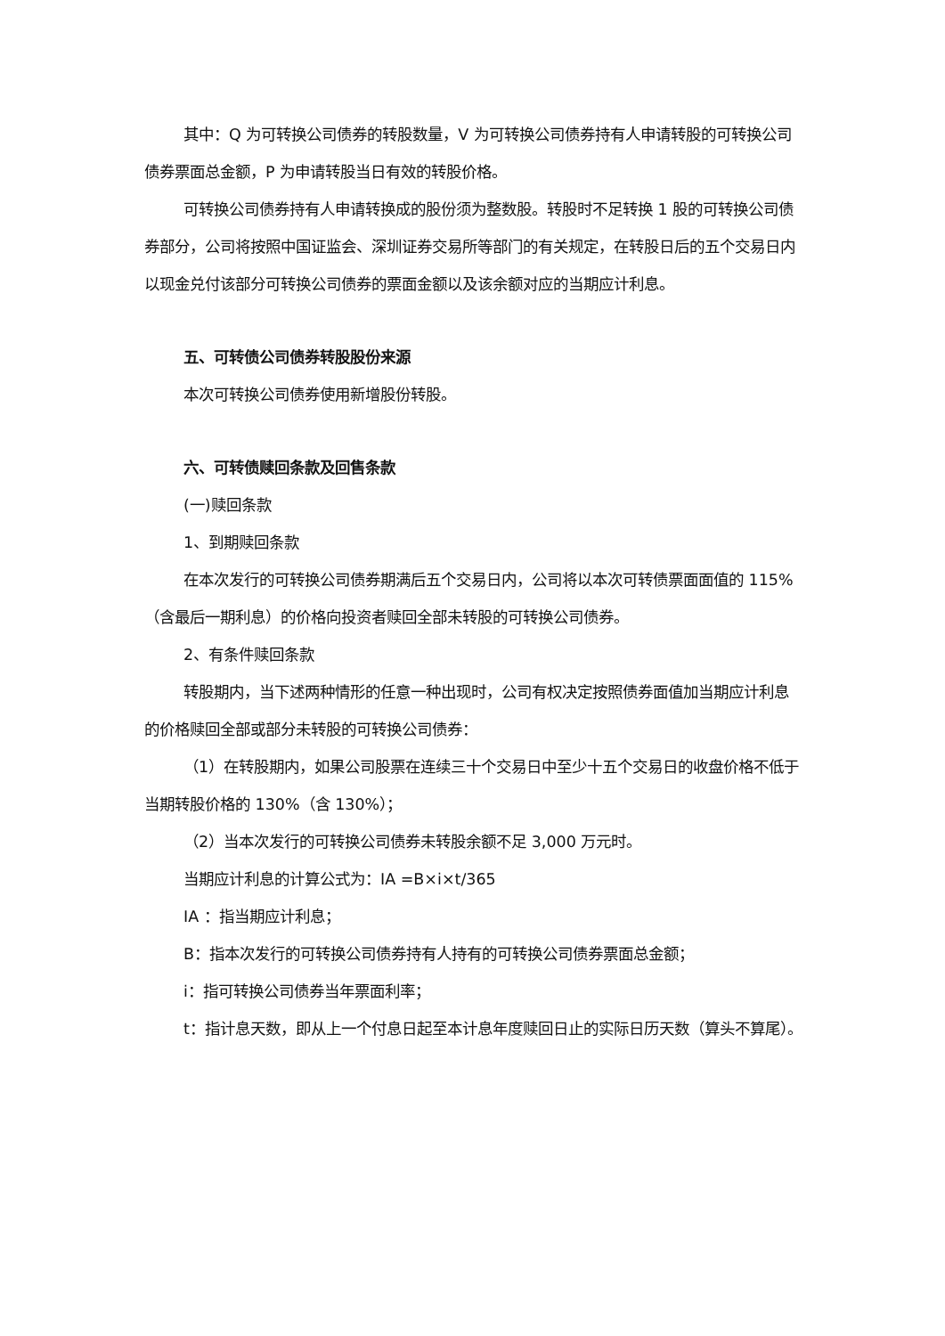其中：Q 为可转换公司债券的转股数量，V 为可转换公司债券持有人申请转股的可转换公司债券票面总金额，P 为申请转股当日有效的转股价格。
可转换公司债券持有人申请转换成的股份须为整数股。转股时不足转换 1 股的可转换公司债券部分，公司将按照中国证监会、深圳证券交易所等部门的有关规定，在转股日后的五个交易日内以现金兑付该部分可转换公司债券的票面金额以及该余额对应的当期应计利息。
五、可转债公司债券转股股份来源
本次可转换公司债券使用新增股份转股。
六、可转债赎回条款及回售条款
(一)赎回条款
1、到期赎回条款
在本次发行的可转换公司债券期满后五个交易日内，公司将以本次可转债票面面值的 115%（含最后一期利息）的价格向投资者赎回全部未转股的可转换公司债券。
2、有条件赎回条款
转股期内，当下述两种情形的任意一种出现时，公司有权决定按照债券面值加当期应计利息的价格赎回全部或部分未转股的可转换公司债券：
（1）在转股期内，如果公司股票在连续三十个交易日中至少十五个交易日的收盘价格不低于当期转股价格的 130%（含 130%）；
（2）当本次发行的可转换公司债券未转股余额不足 3,000 万元时。
当期应计利息的计算公式为：IA =B×i×t/365
IA ：指当期应计利息；
B：指本次发行的可转换公司债券持有人持有的可转换公司债券票面总金额；
i：指可转换公司债券当年票面利率；
t：指计息天数，即从上一个付息日起至本计息年度赎回日止的实际日历天数（算头不算尾）。